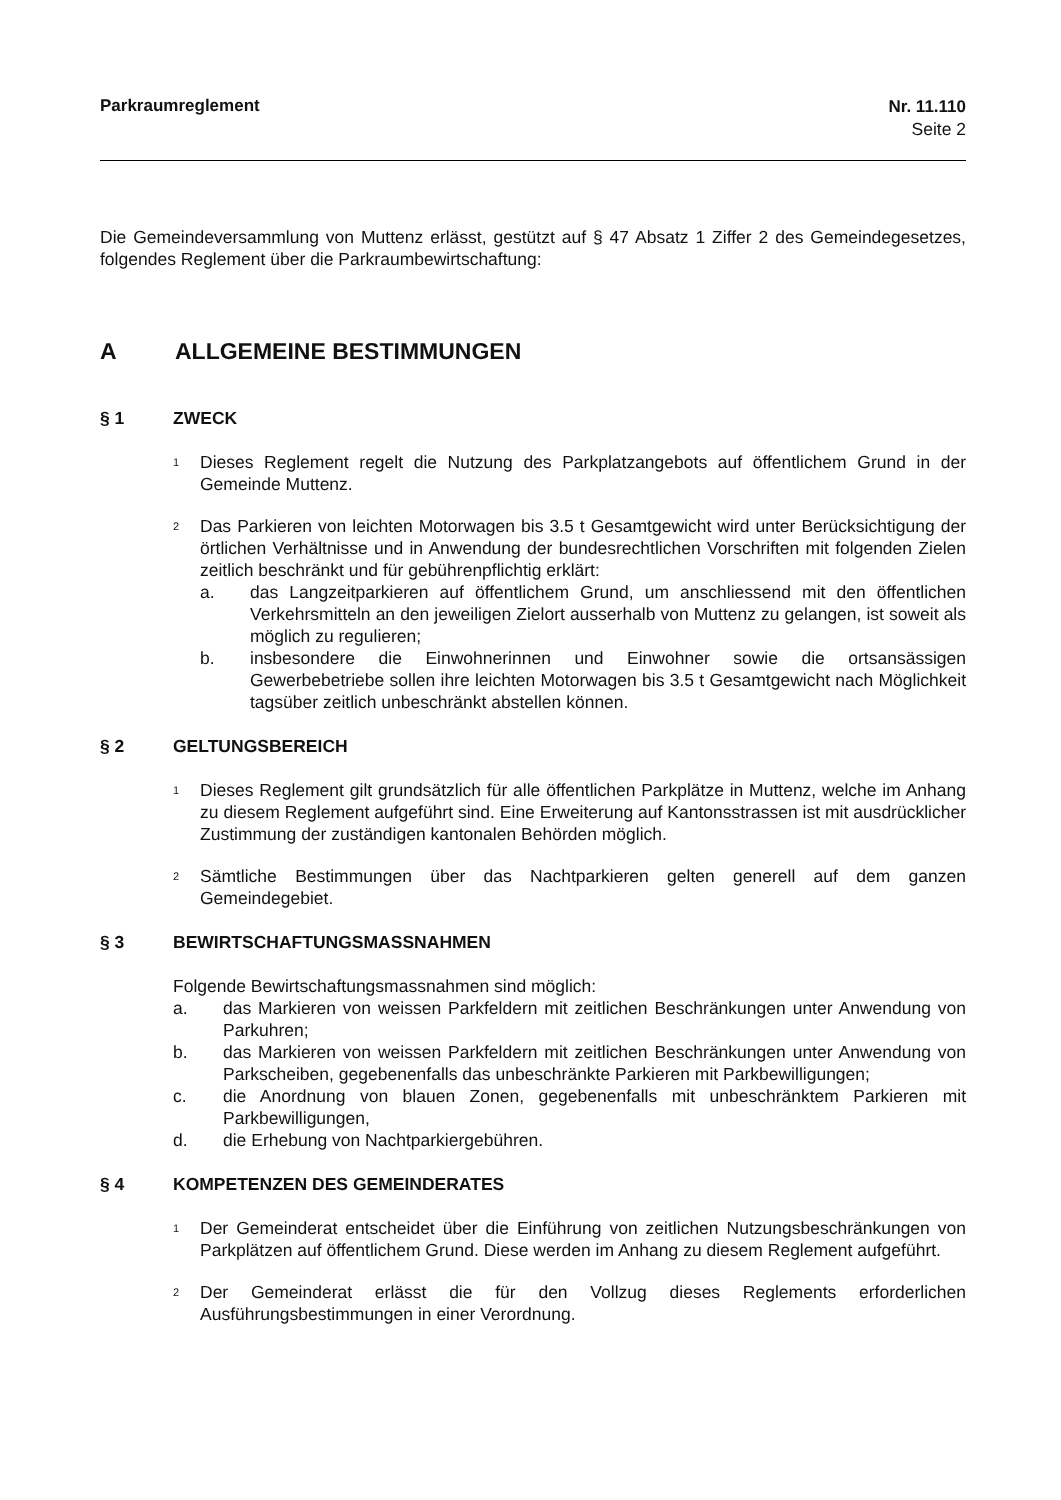Parkraumreglement Nr. 11.110
Seite 2
Die Gemeindeversammlung von Muttenz erlässt, gestützt auf § 47 Absatz 1 Ziffer 2 des Gemeindegesetzes, folgendes Reglement über die Parkraumbewirtschaftung:
A ALLGEMEINE BESTIMMUNGEN
§ 1 ZWECK
<sup>1</sup>
Dieses Reglement regelt die Nutzung des Parkplatzangebots auf öffentlichem Grund in der Gemeinde Muttenz.
<sup>2</sup>
Das Parkieren von leichten Motorwagen bis 3.5 t Gesamtgewicht wird unter Berücksichtigung der örtlichen Verhältnisse und in Anwendung der bundesrechtlichen Vorschriften mit folgenden Zielen zeitlich beschränkt und für gebührenpflichtig erklärt:
a. das Langzeitparkieren auf öffentlichem Grund, um anschliessend mit den öffentlichen Verkehrsmitteln an den jeweiligen Zielort ausserhalb von Muttenz zu gelangen, ist soweit als möglich zu regulieren;
b. insbesondere die Einwohnerinnen und Einwohner sowie die ortsansässigen Gewerbebetriebe sollen ihre leichten Motorwagen bis 3.5 t Gesamtgewicht nach Möglichkeit tagsüber zeitlich unbeschränkt abstellen können.
§ 2 GELTUNGSBEREICH
<sup>1</sup>
Dieses Reglement gilt grundsätzlich für alle öffentlichen Parkplätze in Muttenz, welche im Anhang zu diesem Reglement aufgeführt sind. Eine Erweiterung auf Kantonsstrassen ist mit ausdrücklicher Zustimmung der zuständigen kantonalen Behörden möglich.
<sup>2</sup>
Sämtliche Bestimmungen über das Nachtparkieren gelten generell auf dem ganzen Gemeindegebiet.
§ 3 BEWIRTSCHAFTUNGSMASSNAHMEN
Folgende Bewirtschaftungsmassnahmen sind möglich:
a. das Markieren von weissen Parkfeldern mit zeitlichen Beschränkungen unter Anwendung von Parkuhren;
b. das Markieren von weissen Parkfeldern mit zeitlichen Beschränkungen unter Anwendung von Parkscheiben, gegebenenfalls das unbeschränkte Parkieren mit Parkbewilligungen;
c. die Anordnung von blauen Zonen, gegebenenfalls mit unbeschränktem Parkieren mit Parkbewilligungen,
d. die Erhebung von Nachtparkiergebühren.
§ 4 KOMPETENZEN DES GEMEINDERATES
<sup>1</sup>
Der Gemeinderat entscheidet über die Einführung von zeitlichen Nutzungsbeschränkungen von Parkplätzen auf öffentlichem Grund. Diese werden im Anhang zu diesem Reglement aufgeführt.
<sup>2</sup>
Der Gemeinderat erlässt die für den Vollzug dieses Reglements erforderlichen Ausführungsbestimmungen in einer Verordnung.